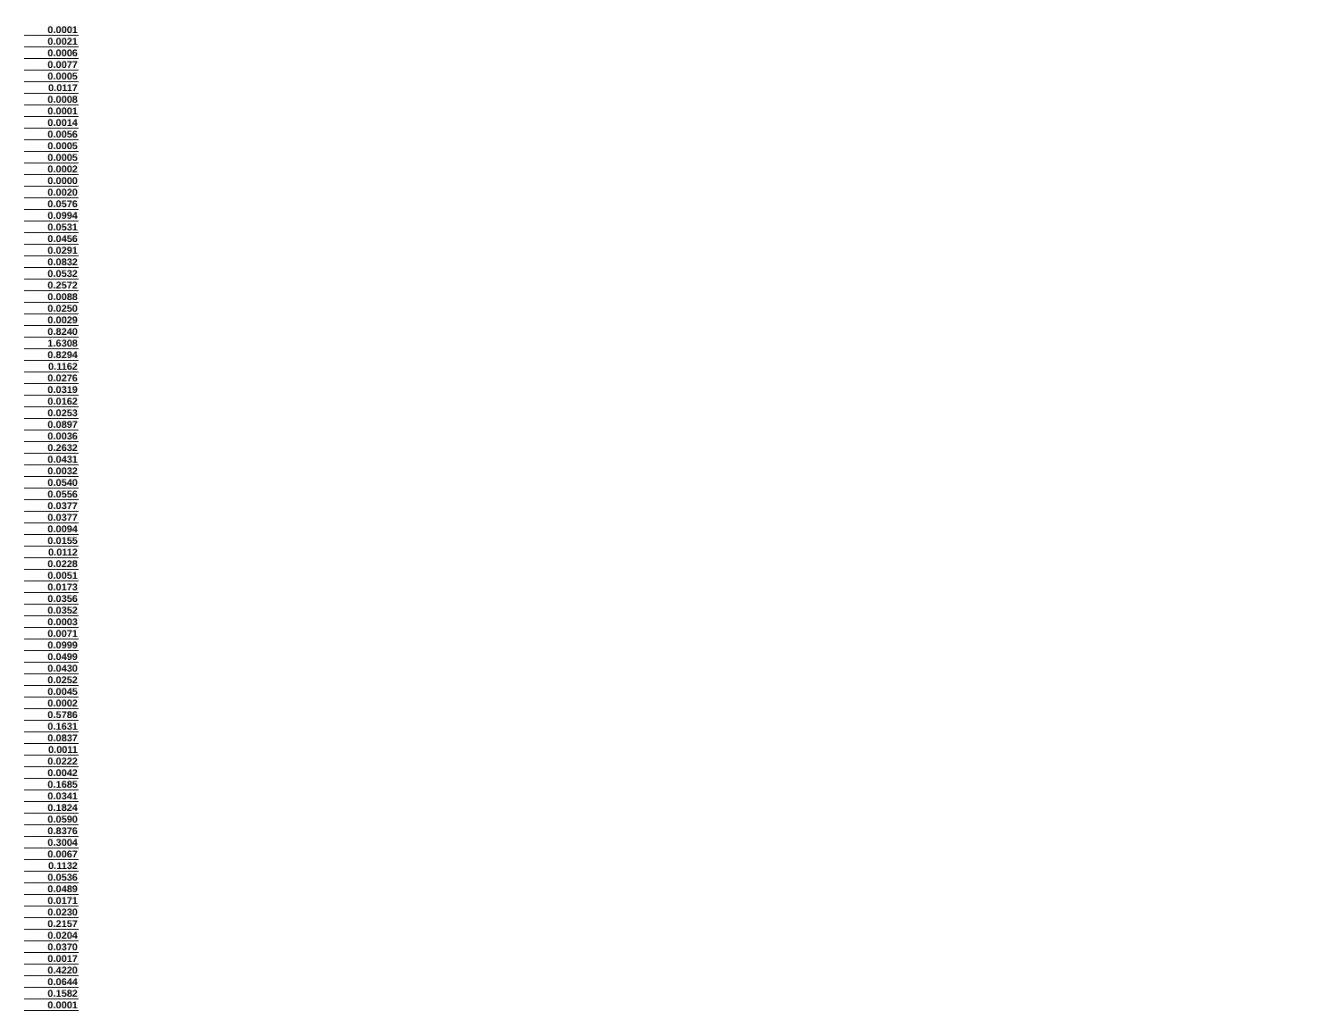| 0.0001 |
| 0.0021 |
| 0.0006 |
| 0.0077 |
| 0.0005 |
| 0.0117 |
| 0.0008 |
| 0.0001 |
| 0.0014 |
| 0.0056 |
| 0.0005 |
| 0.0005 |
| 0.0002 |
| 0.0000 |
| 0.0020 |
| 0.0576 |
| 0.0994 |
| 0.0531 |
| 0.0456 |
| 0.0291 |
| 0.0832 |
| 0.0532 |
| 0.2572 |
| 0.0088 |
| 0.0250 |
| 0.0029 |
| 0.8240 |
| 1.6308 |
| 0.8294 |
| 0.1162 |
| 0.0276 |
| 0.0319 |
| 0.0162 |
| 0.0253 |
| 0.0897 |
| 0.0036 |
| 0.2632 |
| 0.0431 |
| 0.0032 |
| 0.0540 |
| 0.0556 |
| 0.0377 |
| 0.0377 |
| 0.0094 |
| 0.0155 |
| 0.0112 |
| 0.0228 |
| 0.0051 |
| 0.0173 |
| 0.0356 |
| 0.0352 |
| 0.0003 |
| 0.0071 |
| 0.0999 |
| 0.0499 |
| 0.0430 |
| 0.0252 |
| 0.0045 |
| 0.0002 |
| 0.5786 |
| 0.1631 |
| 0.0837 |
| 0.0011 |
| 0.0222 |
| 0.0042 |
| 0.1685 |
| 0.0341 |
| 0.1824 |
| 0.0590 |
| 0.8376 |
| 0.3004 |
| 0.0067 |
| 0.1132 |
| 0.0536 |
| 0.0489 |
| 0.0171 |
| 0.0230 |
| 0.2157 |
| 0.0204 |
| 0.0370 |
| 0.0017 |
| 0.4220 |
| 0.0644 |
| 0.1582 |
| 0.0001 |